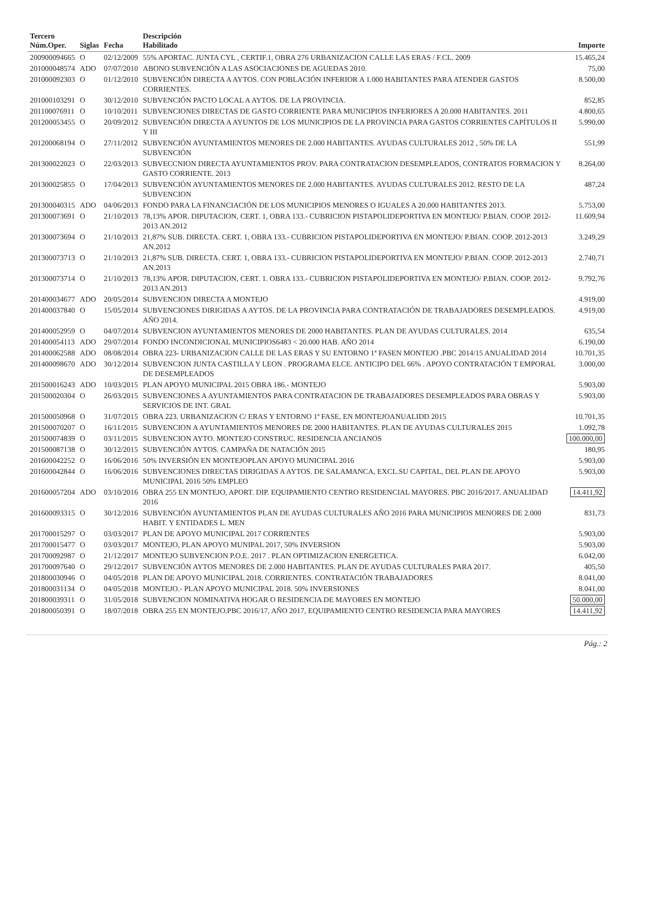| Tercero Núm.Oper. | Siglas | Fecha | Descripción Habilitado | Importe |
| --- | --- | --- | --- | --- |
| 200900094665 | O | 02/12/2009 | 55% APORTAC. JUNTA CYL , CERTIF.1, OBRA 276 URBANIZACION CALLE LAS ERAS / F.CL. 2009 | 15.465,24 |
| 201000048574 | ADO | 07/07/2010 | ABONO SUBVENCIÓN A LAS ASOCIACIONES DE AGUEDAS 2010. | 75,00 |
| 201000092303 | O | 01/12/2010 | SUBVENCIÓN DIRECTA A AYTOS. CON POBLACIÓN INFERIOR A 1.000 HABITANTES PARA ATENDER GASTOS CORRIENTES. | 8.500,00 |
| 201000103291 | O | 30/12/2010 | SUBVENCIÓN PACTO LOCAL A AYTOS. DE LA PROVINCIA. | 852,85 |
| 201100076911 | O | 10/10/2011 | SUBVENCIONES DIRECTAS DE GASTO CORRIENTE PARA MUNICIPIOS INFERIORES A 20.000 HABITANTES. 2011 | 4.800,65 |
| 201200053455 | O | 20/09/2012 | SUBVENCIÓN DIRECTA A AYUNTOS DE LOS MUNICIPIOS DE LA PROVINCIA PARA GASTOS CORRIENTES CAPÍTULOS II Y III | 5.990,00 |
| 201200068194 | O | 27/11/2012 | SUBVENCIÓN AYUNTAMIENTOS MENORES DE 2.000 HABITANTES. AYUDAS CULTURALES 2012 , 50% DE LA SUBVENCIÓN | 551,99 |
| 201300022023 | O | 22/03/2013 | SUBVECCNION DIRECTA AYUNTAMIENTOS PROV. PARA CONTRATACION DESEMPLEADOS, CONTRATOS FORMACION Y GASTO CORRIENTE. 2013 | 8.264,00 |
| 201300025855 | O | 17/04/2013 | SUBVENCIÓN AYUNTAMIENTOS MENORES DE 2.000 HABITANTES. AYUDAS CULTURALES 2012. RESTO DE LA SUBVENCION | 487,24 |
| 201300040315 | ADO | 04/06/2013 | FONDO PARA LA FINANCIACIÓN DE LOS MUNICIPIOS MENORES O IGUALES A 20.000 HABITANTES 2013. | 5.753,00 |
| 201300073691 | O | 21/10/2013 | 78,13% APOR. DIPUTACION, CERT. 1, OBRA 133.- CUBRICION PISTAPOLIDEPORTIVA EN MONTEJO/ P.BIAN. COOP. 2012-2013 AN.2012 | 11.609,94 |
| 201300073694 | O | 21/10/2013 | 21,87% SUB. DIRECTA. CERT. 1, OBRA 133.- CUBRICION PISTAPOLIDEPORTIVA EN MONTEJO/ P.BIAN. COOP. 2012-2013 AN.2012 | 3.249,29 |
| 201300073713 | O | 21/10/2013 | 21,87% SUB. DIRECTA. CERT. 1, OBRA 133.- CUBRICION PISTAPOLIDEPORTIVA EN MONTEJO/ P.BIAN. COOP. 2012-2013 AN.2013 | 2.740,71 |
| 201300073714 | O | 21/10/2013 | 78,13% APOR. DIPUTACION, CERT. 1. OBRA 133.- CUBRICION PISTAPOLIDEPORTIVA EN MONTEJO/ P.BIAN. COOP. 2012-2013 AN.2013 | 9.792,76 |
| 201400034677 | ADO | 20/05/2014 | SUBVENCION DIRECTA A MONTEJO | 4.919,00 |
| 201400037840 | O | 15/05/2014 | SUBVENCIONES DIRIGIDAS A AYTOS. DE LA PROVINCIA PARA CONTRATACIÓN DE TRABAJADORES DESEMPLEADOS. AÑO 2014. | 4.919,00 |
| 201400052959 | O | 04/07/2014 | SUBVENCION AYUNTAMIENTOS MENORES DE 2000 HABITANTES. PLAN DE AYUDAS CULTURALES. 2014 | 635,54 |
| 201400054113 | ADO | 29/07/2014 | FONDO INCONDICIONAL MUNICIPIOS6483 < 20.000 HAB. AÑO 2014 | 6.190,00 |
| 201400062588 | ADO | 08/08/2014 | OBRA 223- URBANIZACION CALLE DE LAS ERAS Y SU ENTORNO 1ª FASEN MONTEJO .PBC 2014/15 ANUALIDAD 2014 | 10.701,35 |
| 201400098670 | ADO | 30/12/2014 | SUBVENCION JUNTA CASTILLA Y LEON . PROGRAMA ELCE. ANTICIPO DEL 66% . APOYO CONTRATACIÓN T EMPORAL DE DESEMPLEADOS | 3.000,00 |
| 201500016243 | ADO | 10/03/2015 | PLAN APOYO MUNICIPAL 2015 OBRA 186.- MONTEJO | 5.903,00 |
| 201500020304 | O | 26/03/2015 | SUBVENCIONES A AYUNTAMIENTOS PARA CONTRATACION DE TRABAJADORES DESEMPLEADOS PARA OBRAS Y SERVICIOS DE INT. GRAL | 5.903,00 |
| 201500050968 | O | 31/07/2015 | OBRA 223. URBANIZACION C/ ERAS Y ENTORNO 1ª FASE, EN MONTEJOANUALIDD 2015 | 10.701,35 |
| 201500070207 | O | 16/11/2015 | SUBVENCION A AYUNTAMIENTOS MENORES DE 2000 HABITANTES. PLAN DE AYUDAS CULTURALES 2015 | 1.092,78 |
| 201500074839 | O | 03/11/2015 | SUBVENCION AYTO. MONTEJO CONSTRUC. RESIDENCIA ANCIANOS | 100.000,00 |
| 201500087138 | O | 30/12/2015 | SUBVENCIÓN AYTOS. CAMPAÑA DE NATACIÓN 2015 | 180,95 |
| 201600042252 | O | 16/06/2016 | 50% INVERSIÓN EN MONTEJOPLAN APOYO MUNICIPAL 2016 | 5.903,00 |
| 201600042844 | O | 16/06/2016 | SUBVENCIONES DIRECTAS DIRIGIDAS A AYTOS. DE SALAMANCA, EXCL.SU CAPITAL, DEL PLAN DE APOYO MUNICIPAL 2016 50% EMPLEO | 5.903,00 |
| 201600057204 | ADO | 03/10/2016 | OBRA 255 EN MONTEJO, APORT. DIP. EQUIPAMIENTO CENTRO RESIDENCIAL MAYORES. PBC 2016/2017. ANUALIDAD 2016 | 14.411,92 |
| 201600093315 | O | 30/12/2016 | SUBVENCIÓN AYUNTAMIENTOS PLAN DE AYUDAS CULTURALES AÑO 2016 PARA MUNICIPIOS MENORES DE 2.000 HABIT. Y ENTIDADES L. MEN | 831,73 |
| 201700015297 | O | 03/03/2017 | PLAN DE APOYO MUNICIPAL 2017 CORRIENTES | 5.903,00 |
| 201700015477 | O | 03/03/2017 | MONTEJO, PLAN APOYO MUNIPAL 2017, 50% INVERSION | 5.903,00 |
| 201700092987 | O | 21/12/2017 | MONTEJO SUBVENCION P.O.E. 2017 . PLAN OPTIMIZACION ENERGETICA. | 6.042,00 |
| 201700097640 | O | 29/12/2017 | SUBVENCIÓN AYTOS MENORES DE 2.000 HABITANTES. PLAN DE AYUDAS CULTURALES PARA 2017. | 405,50 |
| 201800030946 | O | 04/05/2018 | PLAN DE APOYO MUNICIPAL 2018. CORRIENTES. CONTRATACIÓN TRABAJADORES | 8.041,00 |
| 201800031134 | O | 04/05/2018 | MONTEJO.- PLAN APOYO MUNICIPAL 2018. 50% INVERSIONES | 8.041,00 |
| 201800039311 | O | 31/05/2018 | SUBVENCION NOMINATIVA HOGAR O RESIDENCIA DE MAYORES EN MONTEJO | 50.000,00 |
| 201800050391 | O | 18/07/2018 | OBRA 255 EN MONTEJO.PBC 2016/17, AÑO 2017, EQUIPAMIENTO CENTRO RESIDENCIA PARA MAYORES | 14.411,92 |
Pág.: 2